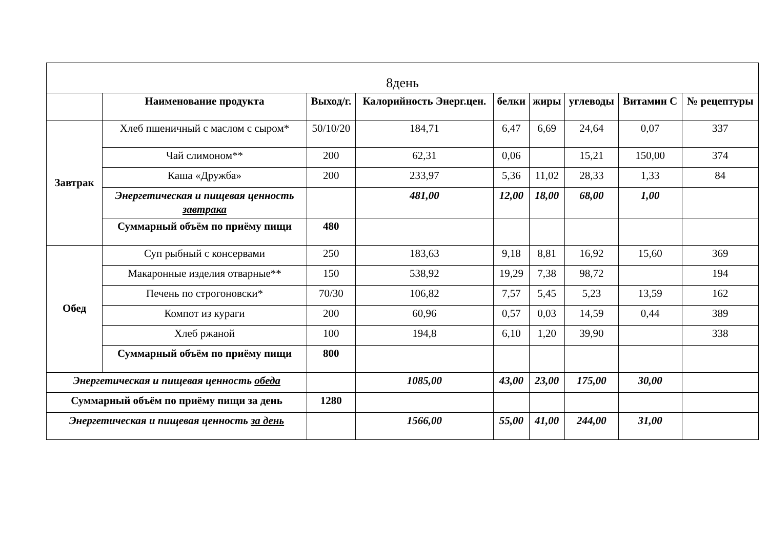| 8день | | | | | | | | |
| | Наименование продукта | Выход/г. | Калорийность Энерг.цен. | белки | жиры | углеводы | Витамин С | № рецептуры |
| Завтрак | Хлеб пшеничный с маслом с сыром* | 50/10/20 | 184,71 | 6,47 | 6,69 | 24,64 | 0,07 | 337 |
| | Чай слимоном** | 200 | 62,31 | 0,06 | | 15,21 | 150,00 | 374 |
| | Каша «Дружба» | 200 | 233,97 | 5,36 | 11,02 | 28,33 | 1,33 | 84 |
| | Энергетическая и пищевая ценность завтрака | | 481,00 | 12,00 | 18,00 | 68,00 | 1,00 | |
| | Суммарный объём по приёму пищи | 480 | | | | | | |
| Обед | Суп рыбный с консервами | 250 | 183,63 | 9,18 | 8,81 | 16,92 | 15,60 | 369 |
| | Макаронные изделия отварные** | 150 | 538,92 | 19,29 | 7,38 | 98,72 | | 194 |
| | Печень по строгоновски* | 70/30 | 106,82 | 7,57 | 5,45 | 5,23 | 13,59 | 162 |
| | Компот из кураги | 200 | 60,96 | 0,57 | 0,03 | 14,59 | 0,44 | 389 |
| | Хлеб ржаной | 100 | 194,8 | 6,10 | 1,20 | 39,90 | | 338 |
| | Суммарный объём по приёму пищи | 800 | | | | | | |
| Энергетическая и пищевая ценность обеда | | | 1085,00 | 43,00 | 23,00 | 175,00 | 30,00 | |
| Суммарный объём по приёму пищи за день | | 1280 | | | | | | |
| Энергетическая и пищевая ценность за день | | | 1566,00 | 55,00 | 41,00 | 244,00 | 31,00 | |